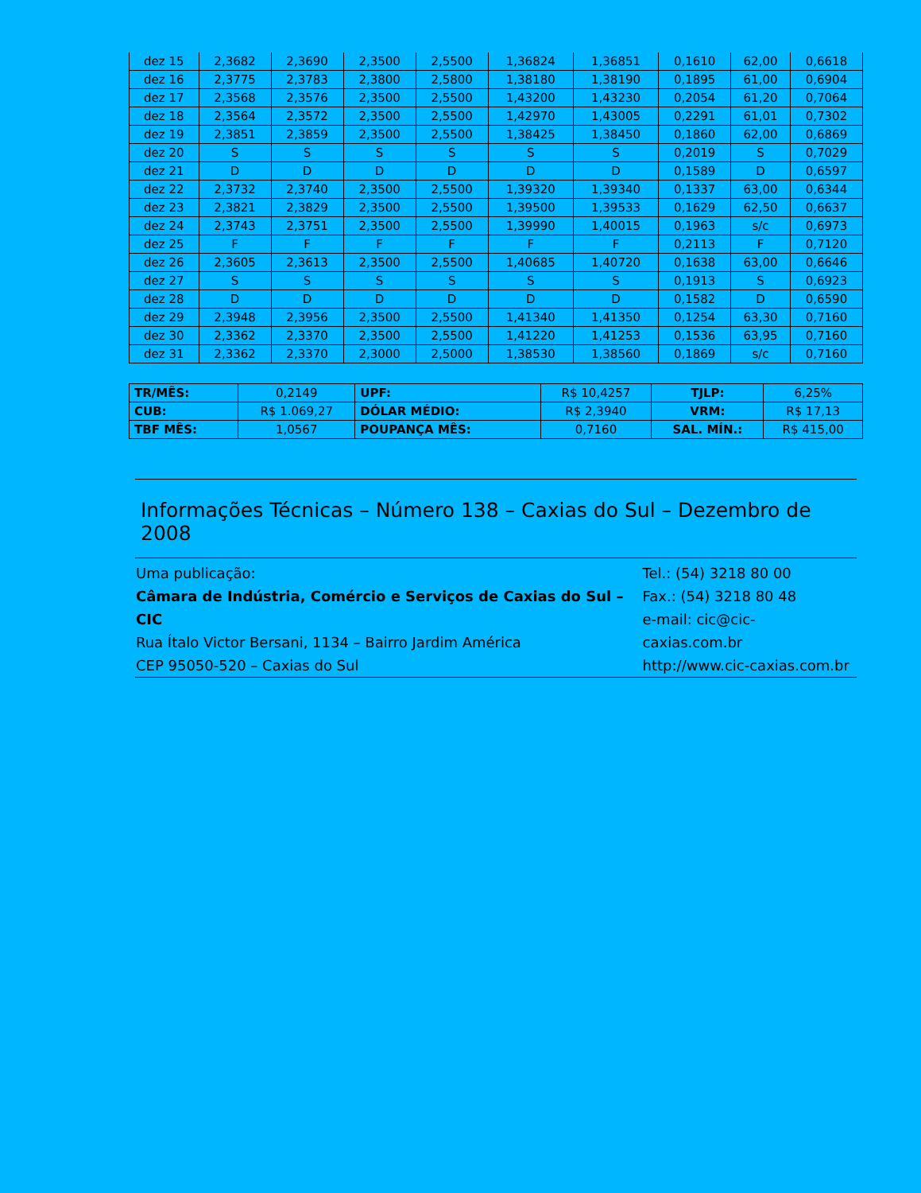| dez 15 | 2,3682 | 2,3690 | 2,3500 | 2,5500 | 1,36824 | 1,36851 | 0,1610 | 62,00 | 0,6618 |
| dez 16 | 2,3775 | 2,3783 | 2,3800 | 2,5800 | 1,38180 | 1,38190 | 0,1895 | 61,00 | 0,6904 |
| dez 17 | 2,3568 | 2,3576 | 2,3500 | 2,5500 | 1,43200 | 1,43230 | 0,2054 | 61,20 | 0,7064 |
| dez 18 | 2,3564 | 2,3572 | 2,3500 | 2,5500 | 1,42970 | 1,43005 | 0,2291 | 61,01 | 0,7302 |
| dez 19 | 2,3851 | 2,3859 | 2,3500 | 2,5500 | 1,38425 | 1,38450 | 0,1860 | 62,00 | 0,6869 |
| dez 20 | S | S | S | S | S | S | 0,2019 | S | 0,7029 |
| dez 21 | D | D | D | D | D | D | 0,1589 | D | 0,6597 |
| dez 22 | 2,3732 | 2,3740 | 2,3500 | 2,5500 | 1,39320 | 1,39340 | 0,1337 | 63,00 | 0,6344 |
| dez 23 | 2,3821 | 2,3829 | 2,3500 | 2,5500 | 1,39500 | 1,39533 | 0,1629 | 62,50 | 0,6637 |
| dez 24 | 2,3743 | 2,3751 | 2,3500 | 2,5500 | 1,39990 | 1,40015 | 0,1963 | s/c | 0,6973 |
| dez 25 | F | F | F | F | F | F | 0,2113 | F | 0,7120 |
| dez 26 | 2,3605 | 2,3613 | 2,3500 | 2,5500 | 1,40685 | 1,40720 | 0,1638 | 63,00 | 0,6646 |
| dez 27 | S | S | S | S | S | S | 0,1913 | S | 0,6923 |
| dez 28 | D | D | D | D | D | D | 0,1582 | D | 0,6590 |
| dez 29 | 2,3948 | 2,3956 | 2,3500 | 2,5500 | 1,41340 | 1,41350 | 0,1254 | 63,30 | 0,7160 |
| dez 30 | 2,3362 | 2,3370 | 2,3500 | 2,5500 | 1,41220 | 1,41253 | 0,1536 | 63,95 | 0,7160 |
| dez 31 | 2,3362 | 2,3370 | 2,3000 | 2,5000 | 1,38530 | 1,38560 | 0,1869 | s/c | 0,7160 |
| TR/MÊS: | 0,2149 | UPF: | R$ 10,4257 | TJLP: | 6,25% |
| CUB: | R$ 1.069,27 | DÓLAR MÉDIO: | R$ 2,3940 | VRM: | R$ 17,13 |
| TBF MÊS: | 1,0567 | POUPANÇA MÊS: | 0,7160 | SAL. MÍN.: | R$ 415,00 |
Informações Técnicas – Número 138 – Caxias do Sul – Dezembro de 2008
Uma publicação:
Câmara de Indústria, Comércio e Serviços de Caxias do Sul – CIC
Rua Ítalo Victor Bersani, 1134 – Bairro Jardim América
CEP 95050-520 – Caxias do Sul
Tel.: (54) 3218 80 00
Fax.: (54) 3218 80 48
e-mail: cic@cic-caxias.com.br
http://www.cic-caxias.com.br